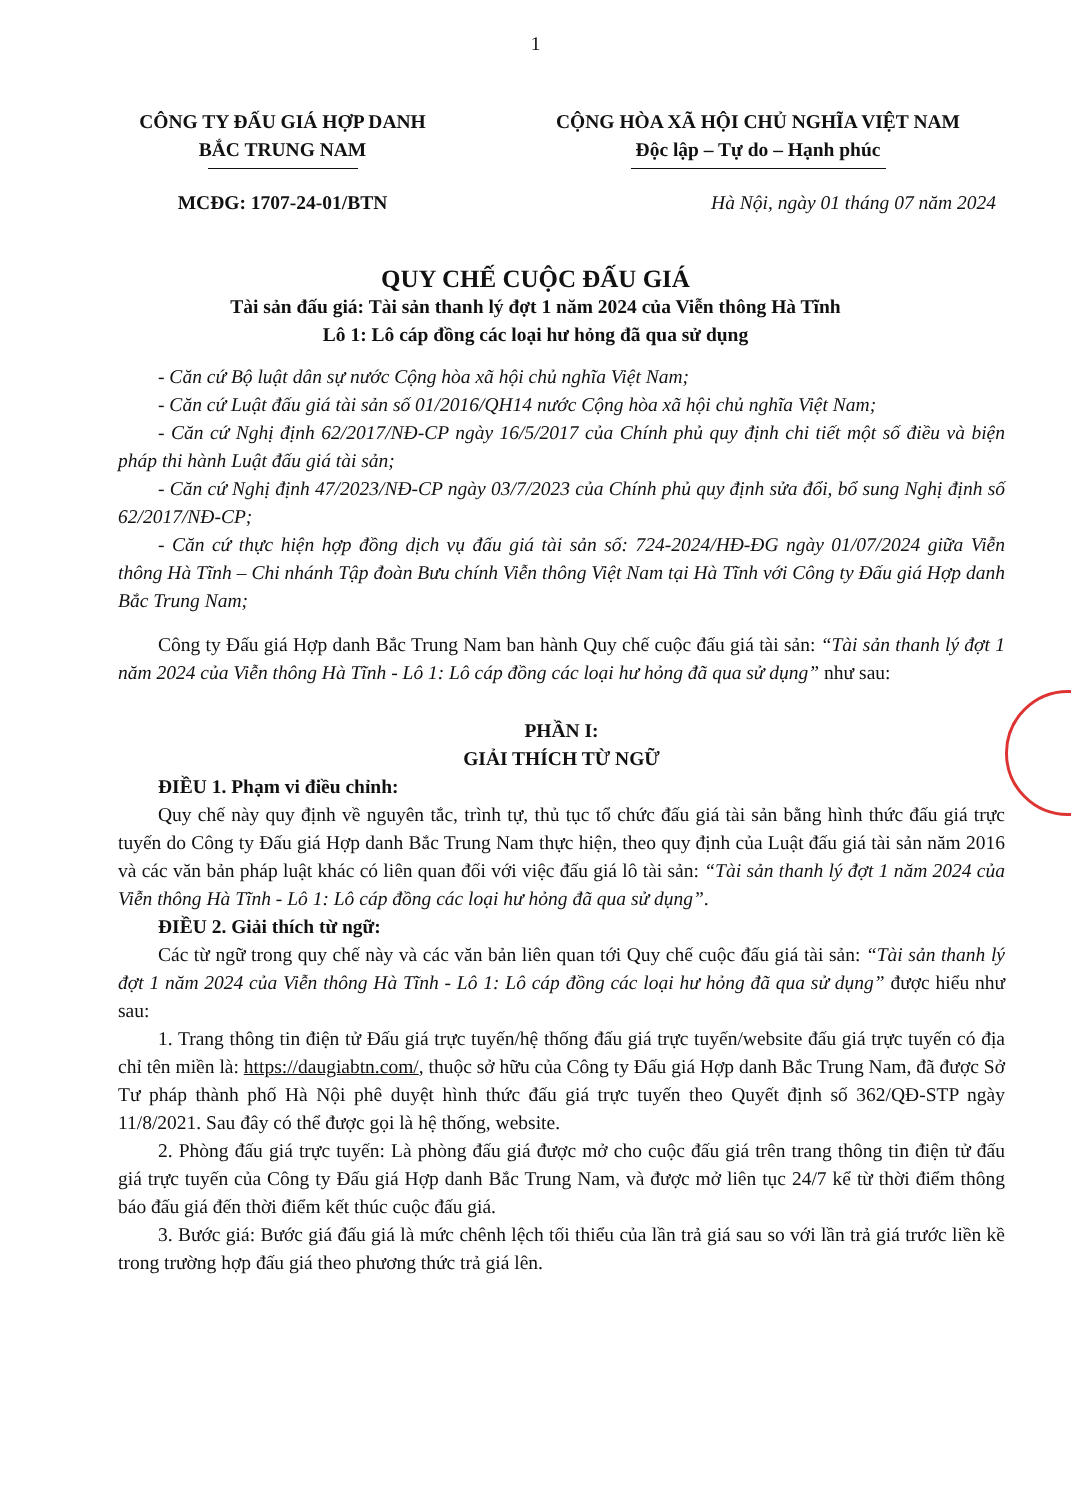1
CÔNG TY ĐẤU GIÁ HỢP DANH
BẮC TRUNG NAM
CỘNG HÒA XÃ HỘI CHỦ NGHĨA VIỆT NAM
Độc lập – Tự do – Hạnh phúc
MCĐG: 1707-24-01/BTN Hà Nội, ngày 01 tháng 07 năm 2024
QUY CHẾ CUỘC ĐẤU GIÁ
Tài sản đấu giá: Tài sản thanh lý đợt 1 năm 2024 của Viễn thông Hà Tĩnh
Lô 1: Lô cáp đồng các loại hư hỏng đã qua sử dụng
- Căn cứ Bộ luật dân sự nước Cộng hòa xã hội chủ nghĩa Việt Nam;
- Căn cứ Luật đấu giá tài sản số 01/2016/QH14 nước Cộng hòa xã hội chủ nghĩa Việt Nam;
- Căn cứ Nghị định 62/2017/NĐ-CP ngày 16/5/2017 của Chính phủ quy định chi tiết một số điều và biện pháp thi hành Luật đấu giá tài sản;
- Căn cứ Nghị định 47/2023/NĐ-CP ngày 03/7/2023 của Chính phủ quy định sửa đổi, bổ sung Nghị định số 62/2017/NĐ-CP;
- Căn cứ thực hiện hợp đồng dịch vụ đấu giá tài sản số: 724-2024/HĐ-ĐG ngày 01/07/2024 giữa Viễn thông Hà Tĩnh – Chi nhánh Tập đoàn Bưu chính Viễn thông Việt Nam tại Hà Tĩnh với Công ty Đấu giá Hợp danh Bắc Trung Nam;
Công ty Đấu giá Hợp danh Bắc Trung Nam ban hành Quy chế cuộc đấu giá tài sản: “Tài sản thanh lý đợt 1 năm 2024 của Viễn thông Hà Tĩnh - Lô 1: Lô cáp đồng các loại hư hỏng đã qua sử dụng” như sau:
PHẦN I:
GIẢI THÍCH TỪ NGỮ
ĐIỀU 1. Phạm vi điều chỉnh:
Quy chế này quy định về nguyên tắc, trình tự, thủ tục tổ chức đấu giá tài sản bằng hình thức đấu giá trực tuyến do Công ty Đấu giá Hợp danh Bắc Trung Nam thực hiện, theo quy định của Luật đấu giá tài sản năm 2016 và các văn bản pháp luật khác có liên quan đối với việc đấu giá lô tài sản: “Tài sản thanh lý đợt 1 năm 2024 của Viễn thông Hà Tĩnh - Lô 1: Lô cáp đồng các loại hư hỏng đã qua sử dụng”.
ĐIỀU 2. Giải thích từ ngữ:
Các từ ngữ trong quy chế này và các văn bản liên quan tới Quy chế cuộc đấu giá tài sản: “Tài sản thanh lý đợt 1 năm 2024 của Viễn thông Hà Tĩnh - Lô 1: Lô cáp đồng các loại hư hỏng đã qua sử dụng” được hiểu như sau:
1. Trang thông tin điện tử Đấu giá trực tuyến/hệ thống đấu giá trực tuyến/website đấu giá trực tuyến có địa chỉ tên miền là: https://daugiabtn.com/, thuộc sở hữu của Công ty Đấu giá Hợp danh Bắc Trung Nam, đã được Sở Tư pháp thành phố Hà Nội phê duyệt hình thức đấu giá trực tuyến theo Quyết định số 362/QĐ-STP ngày 11/8/2021. Sau đây có thể được gọi là hệ thống, website.
2. Phòng đấu giá trực tuyến: Là phòng đấu giá được mở cho cuộc đấu giá trên trang thông tin điện tử đấu giá trực tuyến của Công ty Đấu giá Hợp danh Bắc Trung Nam, và được mở liên tục 24/7 kể từ thời điểm thông báo đấu giá đến thời điểm kết thúc cuộc đấu giá.
3. Bước giá: Bước giá đấu giá là mức chênh lệch tối thiểu của lần trả giá sau so với lần trả giá trước liền kề trong trường hợp đấu giá theo phương thức trả giá lên.